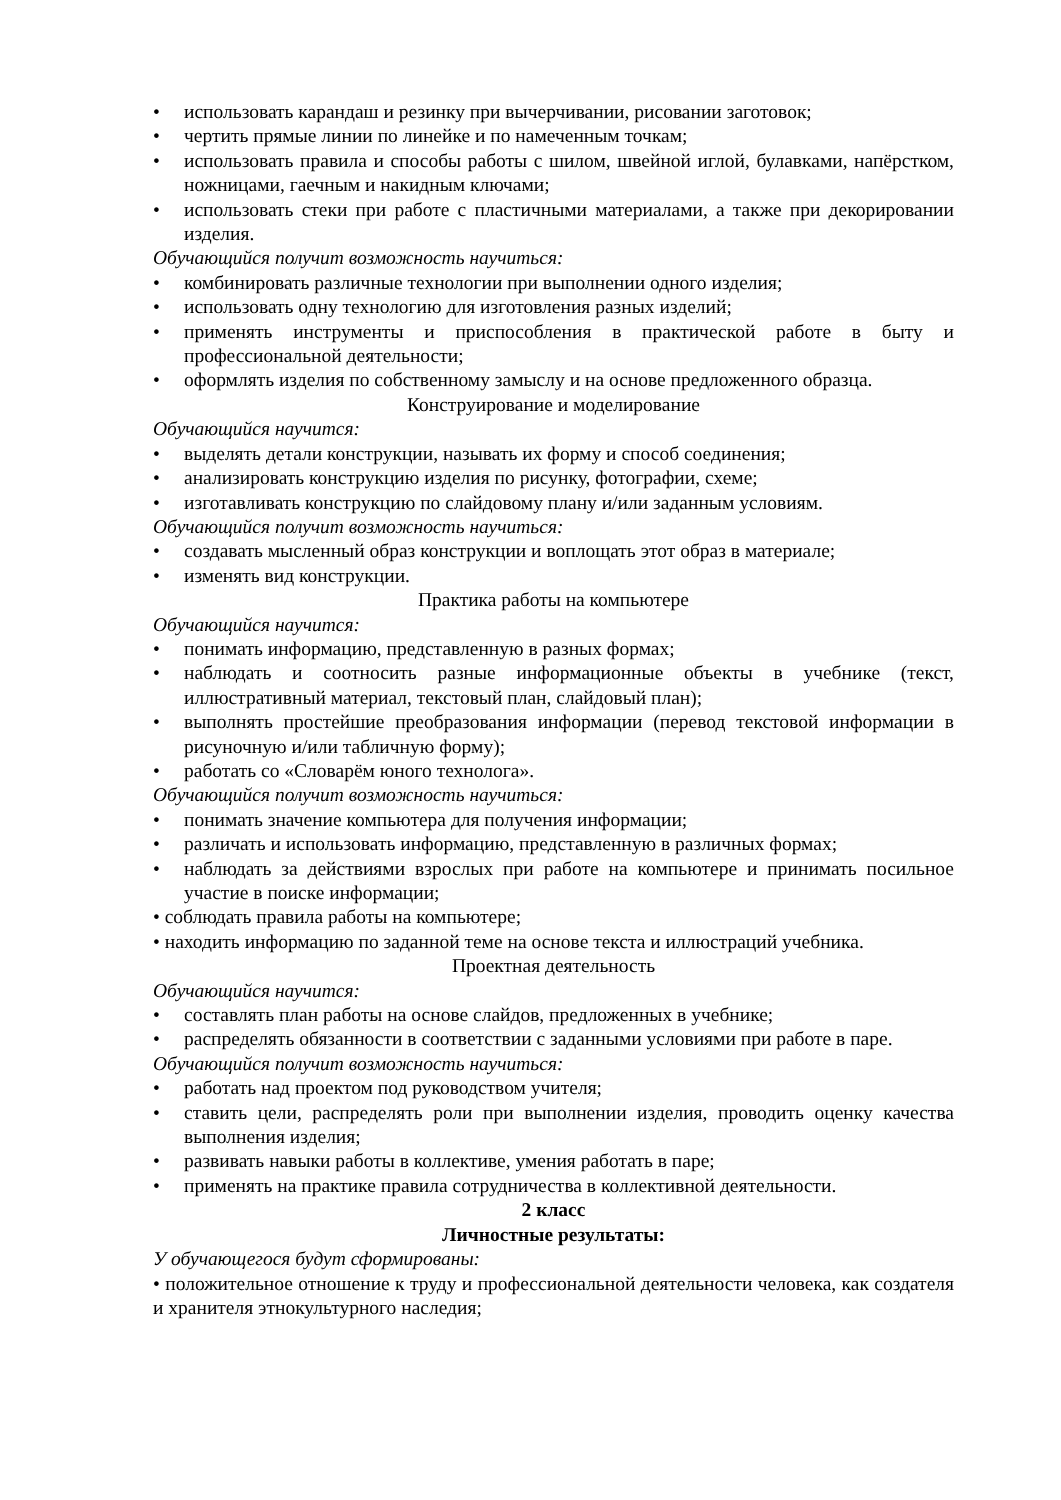• использовать карандаш и резинку при вычерчивании, рисовании заготовок;
• чертить прямые линии по линейке и по намеченным точкам;
• использовать правила и способы работы с шилом, швейной иглой, булавками, напёрстком, ножницами, гаечным и накидным ключами;
• использовать стеки при работе с пластичными материалами, а также при декорировании изделия.
Обучающийся получит возможность научиться:
• комбинировать различные технологии при выполнении одного изделия;
• использовать одну технологию для изготовления разных изделий;
• применять инструменты и приспособления в практической работе в быту и профессиональной деятельности;
• оформлять изделия по собственному замыслу и на основе предложенного образца.
Конструирование и моделирование
Обучающийся научится:
• выделять детали конструкции, называть их форму и способ соединения;
• анализировать конструкцию изделия по рисунку, фотографии, схеме;
• изготавливать конструкцию по слайдовому плану и/или заданным условиям.
Обучающийся получит возможность научиться:
• создавать мысленный образ конструкции и воплощать этот образ в материале;
• изменять вид конструкции.
Практика работы на компьютере
Обучающийся научится:
• понимать информацию, представленную в разных формах;
• наблюдать и соотносить разные информационные объекты в учебнике (текст, иллюстративный материал, текстовый план, слайдовый план);
• выполнять простейшие преобразования информации (перевод текстовой информации в рисуночную и/или табличную форму);
• работать со «Словарём юного технолога».
Обучающийся получит возможность научиться:
• понимать значение компьютера для получения информации;
• различать и использовать информацию, представленную в различных формах;
• наблюдать за действиями взрослых при работе на компьютере и принимать посильное участие в поиске информации;
• соблюдать правила работы на компьютере;
• находить информацию по заданной теме на основе текста и иллюстраций учебника.
Проектная деятельность
Обучающийся научится:
• составлять план работы на основе слайдов, предложенных в учебнике;
• распределять обязанности в соответствии с заданными условиями при работе в паре.
Обучающийся получит возможность научиться:
• работать над проектом под руководством учителя;
• ставить цели, распределять роли при выполнении изделия, проводить оценку качества выполнения изделия;
• развивать навыки работы в коллективе, умения работать в паре;
• применять на практике правила сотрудничества в коллективной деятельности.
2 класс
Личностные результаты:
У обучающегося будут сформированы:
• положительное отношение к труду и профессиональной деятельности человека, как создателя и хранителя этнокультурного наследия;